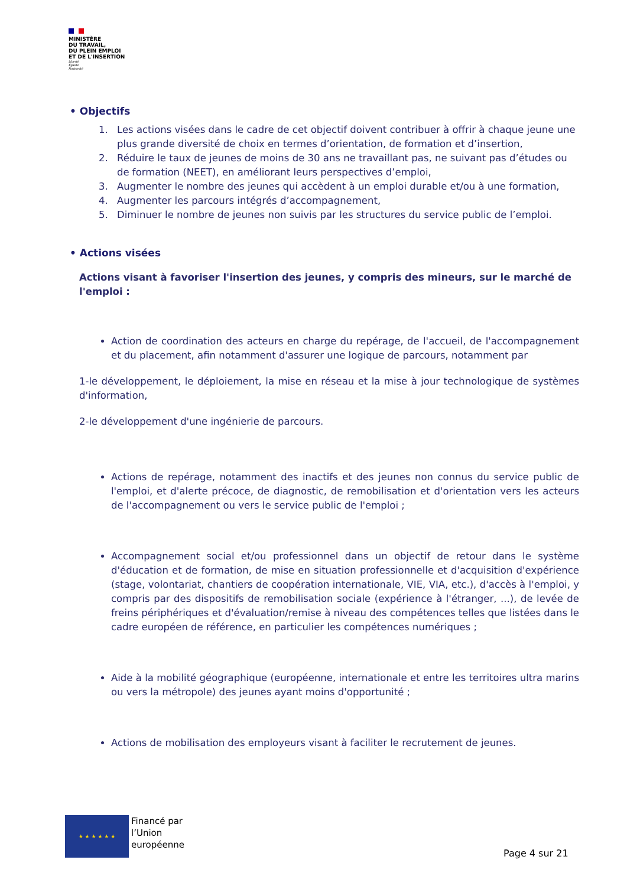MINISTÈRE
DU TRAVAIL,
DU PLEIN EMPLOI
ET DE L'INSERTION
Liberté
Égalité
Fraternité
• Objectifs
1. Les actions visées dans le cadre de cet objectif doivent contribuer à offrir à chaque jeune une plus grande diversité de choix en termes d’orientation, de formation et d’insertion,
2. Réduire le taux de jeunes de moins de 30 ans ne travaillant pas, ne suivant pas d’études ou de formation (NEET), en améliorant leurs perspectives d’emploi,
3. Augmenter le nombre des jeunes qui accèdent à un emploi durable et/ou à une formation,
4. Augmenter les parcours intégrés d’accompagnement,
5. Diminuer le nombre de jeunes non suivis par les structures du service public de l’emploi.
• Actions visées
Actions visant à favoriser l'insertion des jeunes, y compris des mineurs, sur le marché de l'emploi :
Action de coordination des acteurs en charge du repérage, de l'accueil, de l'accompagnement et du placement, afin notamment d'assurer une logique de parcours, notamment par
1-le développement, le déploiement, la mise en réseau et la mise à jour technologique de systèmes d'information,
2-le développement d'une ingénierie de parcours.
Actions de repérage, notamment des inactifs et des jeunes non connus du service public de l'emploi, et d'alerte précoce, de diagnostic, de remobilisation et d'orientation vers les acteurs de l'accompagnement ou vers le service public de l'emploi ;
Accompagnement social et/ou professionnel dans un objectif de retour dans le système d'éducation et de formation, de mise en situation professionnelle et d'acquisition d'expérience (stage, volontariat, chantiers de coopération internationale, VIE, VIA, etc.), d'accès à l'emploi, y compris par des dispositifs de remobilisation sociale (expérience à l'étranger, ...), de levée de freins périphériques et d'évaluation/remise à niveau des compétences telles que listées dans le cadre européen de référence, en particulier les compétences numériques ;
Aide à la mobilité géographique (européenne, internationale et entre les territoires ultra marins ou vers la métropole) des jeunes ayant moins d'opportunité ;
Actions de mobilisation des employeurs visant à faciliter le recrutement de jeunes.
★ ★ ★ ★ ★ ★
Financé par
l’Union
européenne
Page 4 sur 21